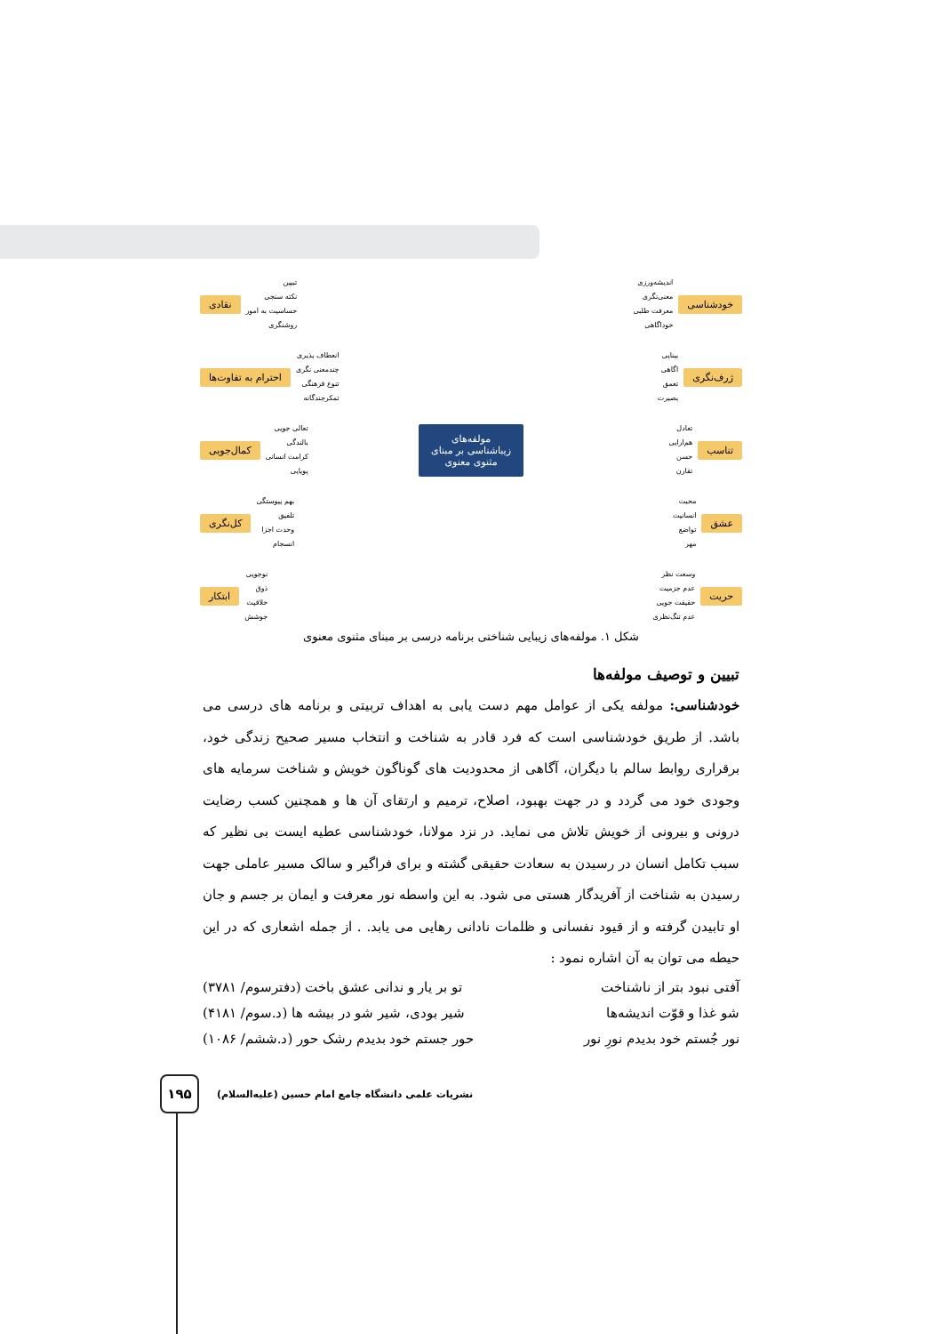خودشناسی اندیشه‌ورزی
معنی‌نگری
معرفت طلبی
خوداگاهی
ژرف‌نگری بینایی
اگاهی
تعمق
بصیرت
تناسب تعادل
هم‌ارایی
حسن
تقارن
عشق محبت
انسانیت
تواضع
مهر
حریت وسعت نظر
عدم جزمیت
حقیقت جویی
عدم تنگ‌نظری
مولفه‌های
زیباشناسی بر مبنای
مثنوی معنوی
نقادی تبیین
نکته سنجی
حساسیت به امور
روشنگری
احترام به تفاوت‌ها انعطاف پذیری
چندمعنی نگری
تنوع فرهنگی
تمکرجندگانه
کمال‌جویی تعالی جویی
بالندگی
کرامت انسانی
پویایی
کل‌نگری بهم پیوستگی
تلفیق
وحدت اجزا
انسجام
ابتکار نوجویی
ذوق
خلاقیت
جوشش
شکل ۱. مولفه‌های زیبایی شناختی برنامه درسی بر مبنای مثنوی معنوی
تبیین و توصیف مولفه‌ها
خودشناسی: مولفه یکی از عوامل مهم دست یابی به اهداف تربیتی و برنامه های درسی می باشد. از طریق خودشناسی است که فرد قادر به شناخت و انتخاب مسیر صحیح زندگی خود، برقراری روابط سالم با دیگران، آگاهی از محدودیت های گوناگون خویش و شناخت سرمایه های وجودی خود می گردد و در جهت بهبود، اصلاح، ترمیم و ارتقای آن ها و همچنین کسب رضایت درونی و بیرونی از خویش تلاش می نماید. در نزد مولانا، خودشناسی عطیه ایست بی نظیر که سبب تکامل انسان در رسیدن به سعادت حقیقی گشته و برای فراگیر و سالک مسیر عاملی جهت رسیدن به شناخت از آفریدگار هستی می شود. به این واسطه نور معرفت و ایمان بر جسم و جان او تابیدن گرفته و از قیود نفسانی و ظلمات نادانی رهایی می یابد. . از جمله اشعاری که در این حیطه می توان به آن اشاره نمود :
آفتی نبود بتر از ناشناخت تو بر یار و ندانی عشق باخت (دفترسوم/ ۳۷۸۱)
شو غذا و قوّت اندیشه‌ها شیر بودی، شیر شو در بیشه ها (د.سوم/ ۴۱۸۱)
نور جُستم خود بدیدم نورِ نور حور جستم خود بدیدم رشک حور (د.ششم/ ۱۰۸۶)
۱۹۵
نشریات علمی دانشگاه جامع امام حسین (علیه‌السلام)